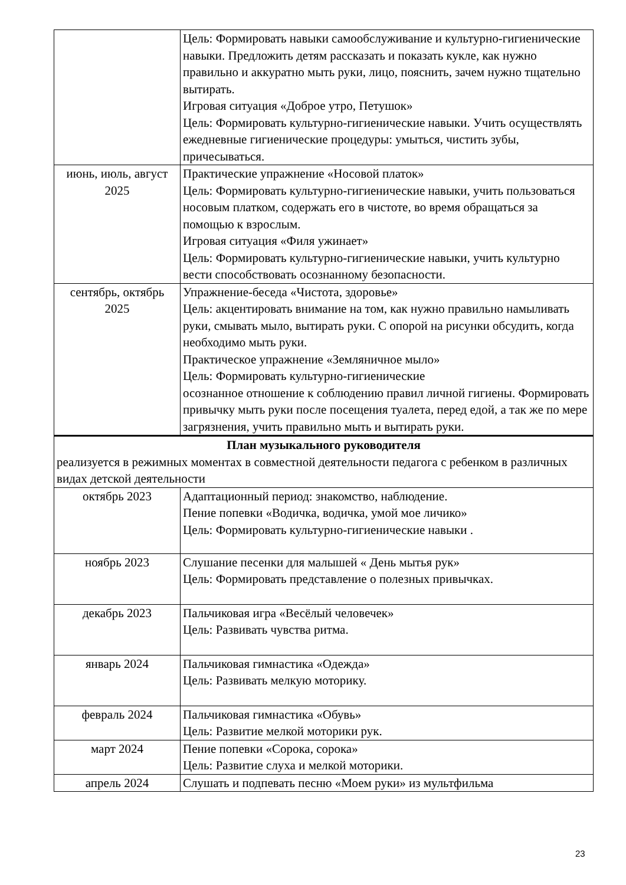| | Цель: Формировать навыки самообслуживание и культурно-гигиенические навыки. Предложить детям рассказать и показать кукле, как нужно правильно и аккуратно мыть руки, лицо, пояснить, зачем нужно тщательно вытирать. Игровая ситуация «Доброе утро, Петушок» Цель: Формировать культурно-гигиенические навыки. Учить осуществлять ежедневные гигиенические процедуры: умыться, чистить зубы, причесываться. |
| июнь, июль, август 2025 | Практические упражнение «Носовой платок» Цель: Формировать культурно-гигиенические навыки, учить пользоваться носовым платком, содержать его в чистоте, во время обращаться за помощью к взрослым. Игровая ситуация «Филя ужинает» Цель: Формировать культурно-гигиенические навыки, учить культурно вести способствовать осознанному безопасности. |
| сентябрь, октябрь 2025 | Упражнение-беседа «Чистота, здоровье» Цель: акцентировать внимание на том, как нужно правильно намыливать руки, смывать мыло, вытирать руки. С опорой на рисунки обсудить, когда необходимо мыть руки. Практическое упражнение «Земляничное мыло» Цель: Формировать культурно-гигиенические осознанное отношение к соблюдению правил личной гигиены. Формировать привычку мыть руки после посещения туалета, перед едой, а так же по мере загрязнения, учить правильно мыть и вытирать руки. |
| План музыкального руководителя реализуется в режимных моментах в совместной деятельности педагога с ребенком в различных видах детской деятельности | |
| октябрь 2023 | Адаптационный период: знакомство, наблюдение. Пение попевки «Водичка, водичка, умой мое личико» Цель: Формировать культурно-гигиенические навыки . |
| ноябрь 2023 | Слушание песенки для малышей « День мытья рук» Цель: Формировать представление о полезных привычках. |
| декабрь 2023 | Пальчиковая игра «Весёлый человечек» Цель: Развивать чувства ритма. |
| январь 2024 | Пальчиковая гимнастика «Одежда» Цель: Развивать мелкую моторику. |
| февраль 2024 | Пальчиковая гимнастика «Обувь» Цель: Развитие мелкой моторики рук. |
| март 2024 | Пение попевки «Сорока, сорока» Цель: Развитие слуха и мелкой моторики. |
| апрель 2024 | Слушать и подпевать песню «Моем руки» из мультфильма |
23